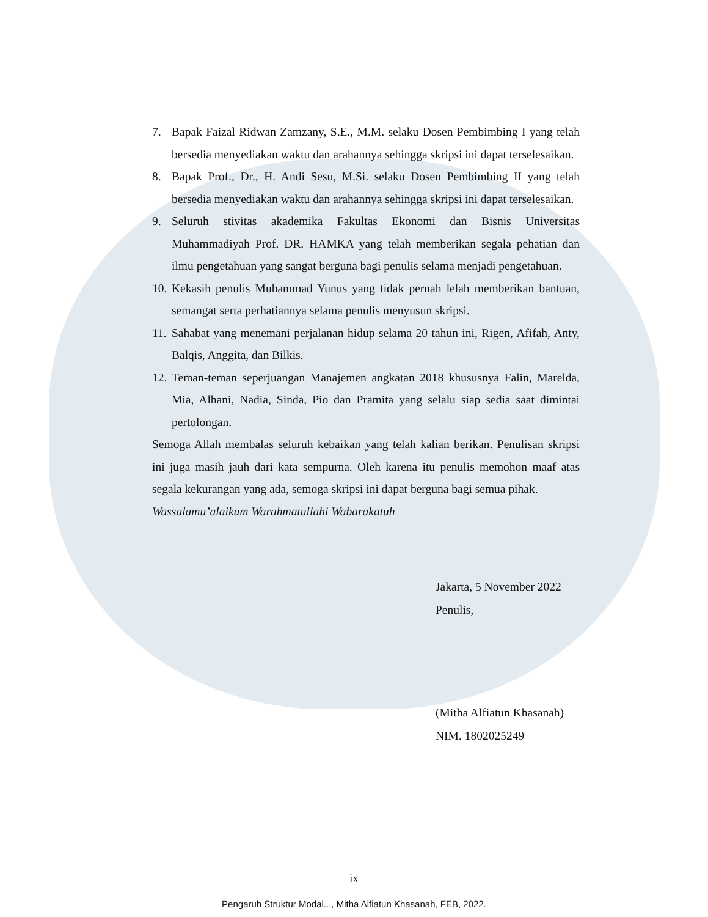7. Bapak Faizal Ridwan Zamzany, S.E., M.M. selaku Dosen Pembimbing I yang telah bersedia menyediakan waktu dan arahannya sehingga skripsi ini dapat terselesaikan.
8. Bapak Prof., Dr., H. Andi Sesu, M.Si. selaku Dosen Pembimbing II yang telah bersedia menyediakan waktu dan arahannya sehingga skripsi ini dapat terselesaikan.
9. Seluruh stivitas akademika Fakultas Ekonomi dan Bisnis Universitas Muhammadiyah Prof. DR. HAMKA yang telah memberikan segala pehatian dan ilmu pengetahuan yang sangat berguna bagi penulis selama menjadi pengetahuan.
10. Kekasih penulis Muhammad Yunus yang tidak pernah lelah memberikan bantuan, semangat serta perhatiannya selama penulis menyusun skripsi.
11. Sahabat yang menemani perjalanan hidup selama 20 tahun ini, Rigen, Afifah, Anty, Balqis, Anggita, dan Bilkis.
12. Teman-teman seperjuangan Manajemen angkatan 2018 khususnya Falin, Marelda, Mia, Alhani, Nadia, Sinda, Pio dan Pramita yang selalu siap sedia saat dimintai pertolongan.
Semoga Allah membalas seluruh kebaikan yang telah kalian berikan. Penulisan skripsi ini juga masih jauh dari kata sempurna. Oleh karena itu penulis memohon maaf atas segala kekurangan yang ada, semoga skripsi ini dapat berguna bagi semua pihak.
Wassalamu’alaikum Warahmatullahi Wabarakatuh
Jakarta, 5 November 2022
Penulis,
(Mitha Alfiatun Khasanah)
NIM. 1802025249
ix
Pengaruh Struktur Modal..., Mitha Alfiatun Khasanah, FEB, 2022.